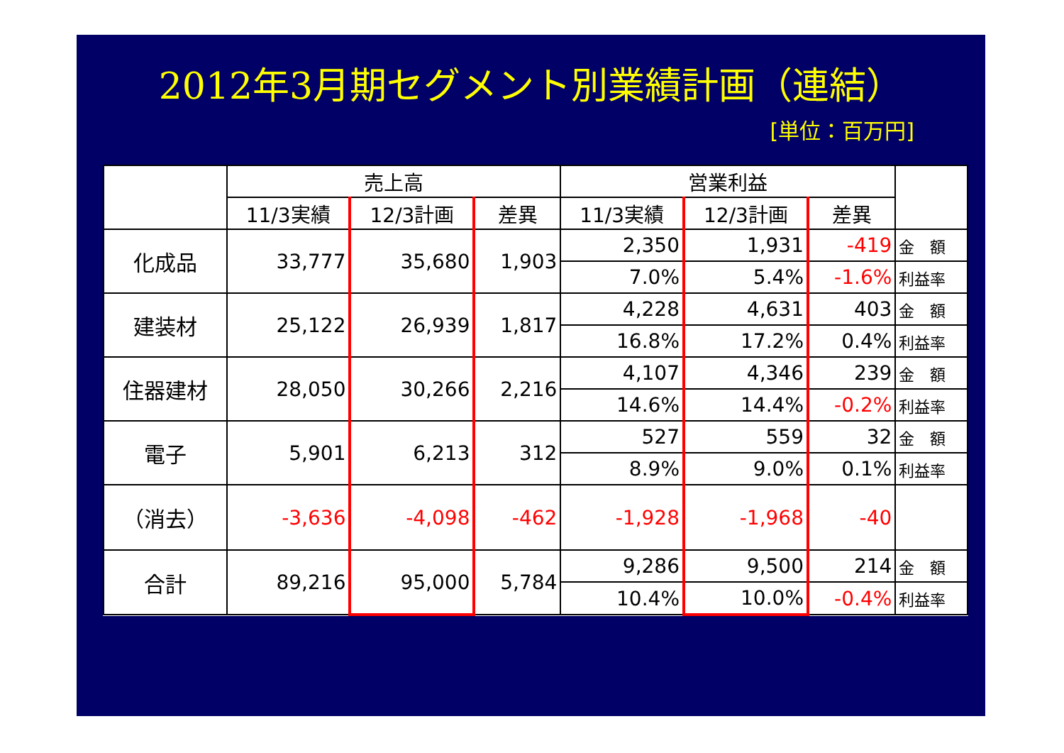2012年3月期セグメント別業績計画（連結）
[単位：百万円]
| | 売上高 | | | 営業利益 | | | |
| --- | --- | --- | --- | --- | --- | --- | --- |
| | 11/3実績 | 12/3計画 | 差異 | 11/3実績 | 12/3計画 | 差異 | |
| 化成品 | 33,777 | 35,680 | 1,903 | 2,350 | 1,931 | -419 | 金 額 |
| | | | | 7.0% | 5.4% | -1.6% | 利益率 |
| 建装材 | 25,122 | 26,939 | 1,817 | 4,228 | 4,631 | 403 | 金 額 |
| | | | | 16.8% | 17.2% | 0.4% | 利益率 |
| 住器建材 | 28,050 | 30,266 | 2,216 | 4,107 | 4,346 | 239 | 金 額 |
| | | | | 14.6% | 14.4% | -0.2% | 利益率 |
| 電子 | 5,901 | 6,213 | 312 | 527 | 559 | 32 | 金 額 |
| | | | | 8.9% | 9.0% | 0.1% | 利益率 |
| （消去） | -3,636 | -4,098 | -462 | -1,928 | -1,968 | -40 | |
| 合計 | 89,216 | 95,000 | 5,784 | 9,286 | 9,500 | 214 | 金 額 |
| | | | | 10.4% | 10.0% | -0.4% | 利益率 |